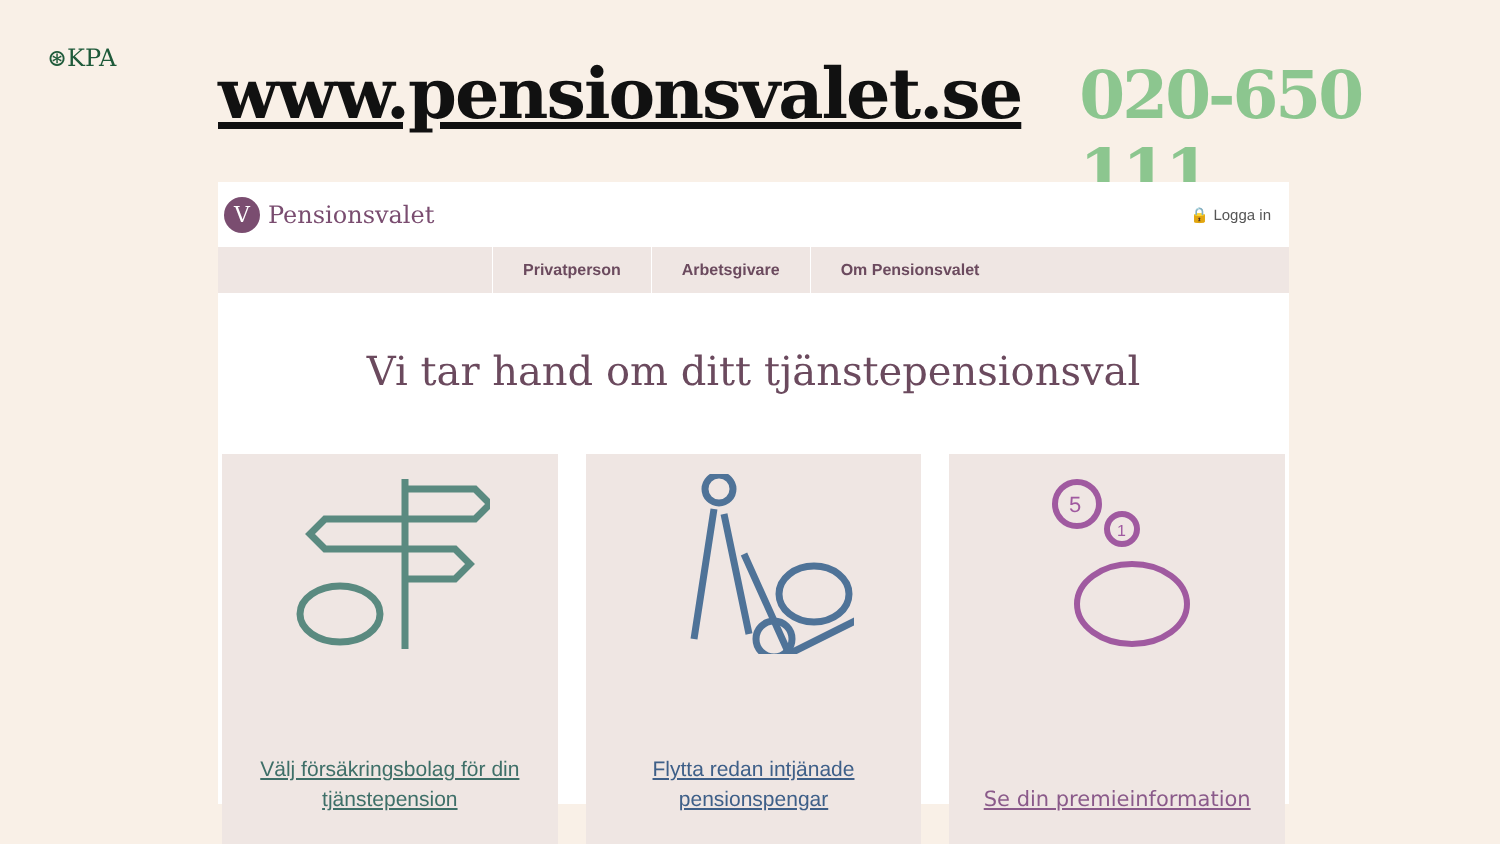⊛KPA
www.pensionsvalet.se 020-650 111
V
Pensionsvalet
🔒 Logga in
Privatperson Arbetsgivare Om Pensionsvalet
Vi tar hand om ditt tjänstepensionsval
Välj försäkringsbolag för din tjänstepension
Flytta redan intjänade pensionspengar
5
1
Se din premieinformation